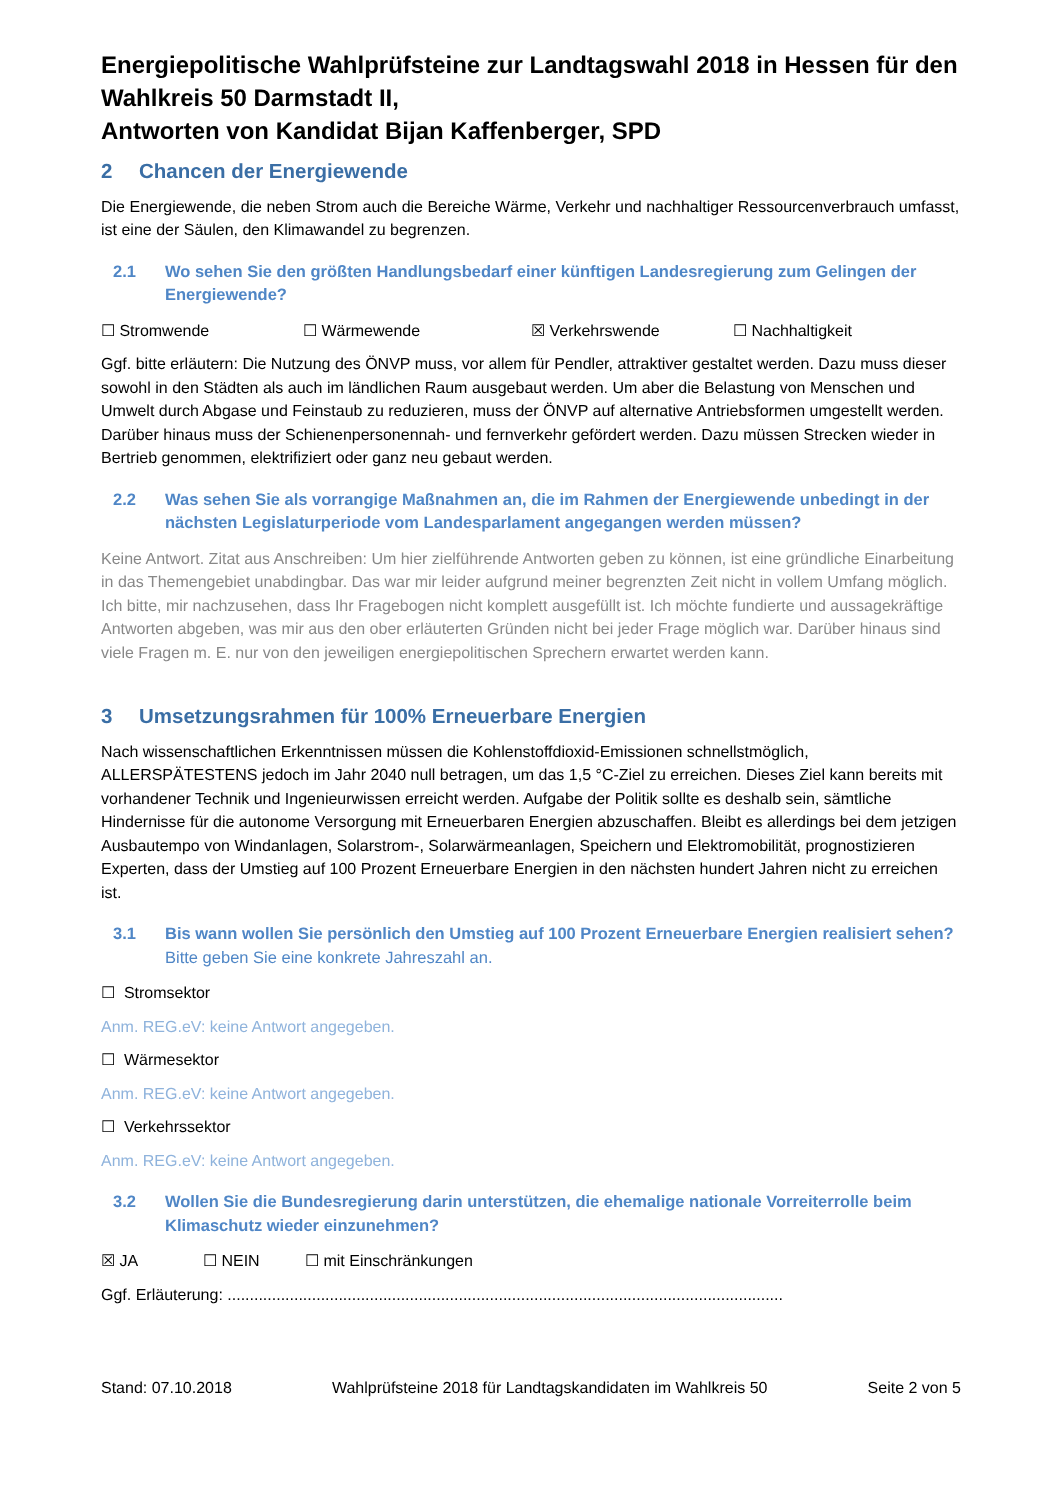Energiepolitische Wahlprüfsteine zur Landtagswahl 2018 in Hessen für den Wahlkreis 50 Darmstadt II,
Antworten von Kandidat Bijan Kaffenberger, SPD
2 Chancen der Energiewende
Die Energiewende, die neben Strom auch die Bereiche Wärme, Verkehr und nachhaltiger Ressourcenverbrauch umfasst, ist eine der Säulen, den Klimawandel zu begrenzen.
2.1 Wo sehen Sie den größten Handlungsbedarf einer künftigen Landesregierung zum Gelingen der Energiewende?
☐ Stromwende ☐ Wärmewende ☒ Verkehrswende ☐ Nachhaltigkeit
Ggf. bitte erläutern: Die Nutzung des ÖNVP muss, vor allem für Pendler, attraktiver gestaltet werden. Dazu muss dieser sowohl in den Städten als auch im ländlichen Raum ausgebaut werden. Um aber die Belastung von Menschen und Umwelt durch Abgase und Feinstaub zu reduzieren, muss der ÖNVP auf alternative Antriebsformen umgestellt werden. Darüber hinaus muss der Schienenpersonennah- und fernverkehr gefördert werden. Dazu müssen Strecken wieder in Bertrieb genommen, elektrifiziert oder ganz neu gebaut werden.
2.2 Was sehen Sie als vorrangige Maßnahmen an, die im Rahmen der Energiewende unbedingt in der nächsten Legislaturperiode vom Landesparlament angegangen werden müssen?
Keine Antwort. Zitat aus Anschreiben: Um hier zielführende Antworten geben zu können, ist eine gründliche Einarbeitung in das Themengebiet unabdingbar. Das war mir leider aufgrund meiner begrenzten Zeit nicht in vollem Umfang möglich. Ich bitte, mir nachzusehen, dass Ihr Fragebogen nicht komplett ausgefüllt ist. Ich möchte fundierte und aussagekräftige Antworten abgeben, was mir aus den ober erläuterten Gründen nicht bei jeder Frage möglich war. Darüber hinaus sind viele Fragen m. E. nur von den jeweiligen energiepolitischen Sprechern erwartet werden kann.
3 Umsetzungsrahmen für 100% Erneuerbare Energien
Nach wissenschaftlichen Erkenntnissen müssen die Kohlenstoffdioxid-Emissionen schnellstmöglich, ALLERSPÄTESTENS jedoch im Jahr 2040 null betragen, um das 1,5 °C-Ziel zu erreichen. Dieses Ziel kann bereits mit vorhandener Technik und Ingenieurwissen erreicht werden. Aufgabe der Politik sollte es deshalb sein, sämtliche Hindernisse für die autonome Versorgung mit Erneuerbaren Energien abzuschaffen. Bleibt es allerdings bei dem jetzigen Ausbautempo von Windanlagen, Solarstrom-, Solarwärmeanlagen, Speichern und Elektromobilität, prognostizieren Experten, dass der Umstieg auf 100 Prozent Erneuerbare Energien in den nächsten hundert Jahren nicht zu erreichen ist.
3.1 Bis wann wollen Sie persönlich den Umstieg auf 100 Prozent Erneuerbare Energien realisiert sehen? Bitte geben Sie eine konkrete Jahreszahl an.
☐ Stromsektor
Anm. REG.eV: keine Antwort angegeben.
☐ Wärmesektor
Anm. REG.eV: keine Antwort angegeben.
☐ Verkehrssektor
Anm. REG.eV: keine Antwort angegeben.
3.2 Wollen Sie die Bundesregierung darin unterstützen, die ehemalige nationale Vorreiterrolle beim Klimaschutz wieder einzunehmen?
☒ JA ☐ NEIN ☐ mit Einschränkungen
Ggf. Erläuterung: .............................................................................................................................
Stand: 07.10.2018 Wahlprüfsteine 2018 für Landtagskandidaten im Wahlkreis 50 Seite 2 von 5